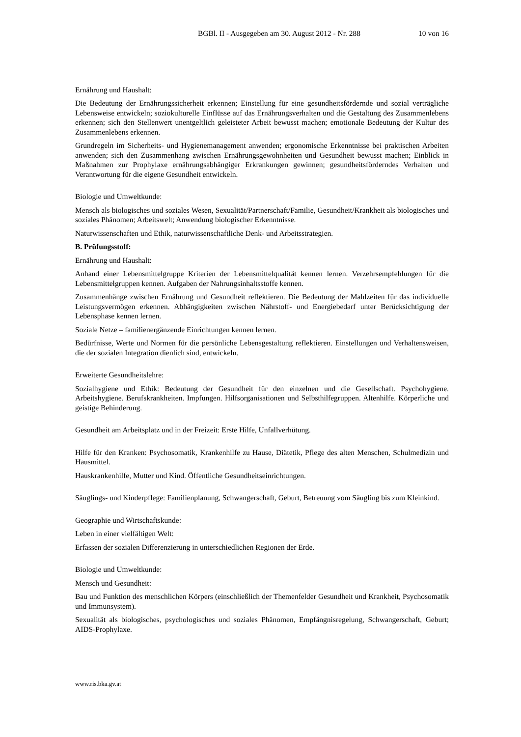BGBl. II - Ausgegeben am 30. August 2012 - Nr. 288 10 von 16
Ernährung und Haushalt:
Die Bedeutung der Ernährungssicherheit erkennen; Einstellung für eine gesundheitsfördernde und sozial verträgliche Lebensweise entwickeln; soziokulturelle Einflüsse auf das Ernährungsverhalten und die Gestaltung des Zusammenlebens erkennen; sich den Stellenwert unentgeltlich geleisteter Arbeit bewusst machen; emotionale Bedeutung der Kultur des Zusammenlebens erkennen.
Grundregeln im Sicherheits- und Hygienemanagement anwenden; ergonomische Erkenntnisse bei praktischen Arbeiten anwenden; sich den Zusammenhang zwischen Ernährungsgewohnheiten und Gesundheit bewusst machen; Einblick in Maßnahmen zur Prophylaxe ernährungsabhängiger Erkrankungen gewinnen; gesundheitsförderndes Verhalten und Verantwortung für die eigene Gesundheit entwickeln.
Biologie und Umweltkunde:
Mensch als biologisches und soziales Wesen, Sexualität/Partnerschaft/Familie, Gesundheit/Krankheit als biologisches und soziales Phänomen; Arbeitswelt; Anwendung biologischer Erkenntnisse.
Naturwissenschaften und Ethik, naturwissenschaftliche Denk- und Arbeitsstrategien.
B. Prüfungsstoff:
Ernährung und Haushalt:
Anhand einer Lebensmittelgruppe Kriterien der Lebensmittelqualität kennen lernen. Verzehrsempfehlungen für die Lebensmittelgruppen kennen. Aufgaben der Nahrungsinhaltsstoffe kennen.
Zusammenhänge zwischen Ernährung und Gesundheit reflektieren. Die Bedeutung der Mahlzeiten für das individuelle Leistungsvermögen erkennen. Abhängigkeiten zwischen Nährstoff- und Energiebedarf unter Berücksichtigung der Lebensphase kennen lernen.
Soziale Netze – familienergänzende Einrichtungen kennen lernen.
Bedürfnisse, Werte und Normen für die persönliche Lebensgestaltung reflektieren. Einstellungen und Verhaltensweisen, die der sozialen Integration dienlich sind, entwickeln.
Erweiterte Gesundheitslehre:
Sozialhygiene und Ethik: Bedeutung der Gesundheit für den einzelnen und die Gesellschaft. Psychohygiene. Arbeitshygiene. Berufskrankheiten. Impfungen. Hilfsorganisationen und Selbsthilfegruppen. Altenhilfe. Körperliche und geistige Behinderung.
Gesundheit am Arbeitsplatz und in der Freizeit: Erste Hilfe, Unfallverhütung.
Hilfe für den Kranken: Psychosomatik, Krankenhilfe zu Hause, Diätetik, Pflege des alten Menschen, Schulmedizin und Hausmittel.
Hauskrankenhilfe, Mutter und Kind. Öffentliche Gesundheitseinrichtungen.
Säuglings- und Kinderpflege: Familienplanung, Schwangerschaft, Geburt, Betreuung vom Säugling bis zum Kleinkind.
Geographie und Wirtschaftskunde:
Leben in einer vielfältigen Welt:
Erfassen der sozialen Differenzierung in unterschiedlichen Regionen der Erde.
Biologie und Umweltkunde:
Mensch und Gesundheit:
Bau und Funktion des menschlichen Körpers (einschließlich der Themenfelder Gesundheit und Krankheit, Psychosomatik und Immunsystem).
Sexualität als biologisches, psychologisches und soziales Phänomen, Empfängnisregelung, Schwangerschaft, Geburt; AIDS-Prophylaxe.
www.ris.bka.gv.at